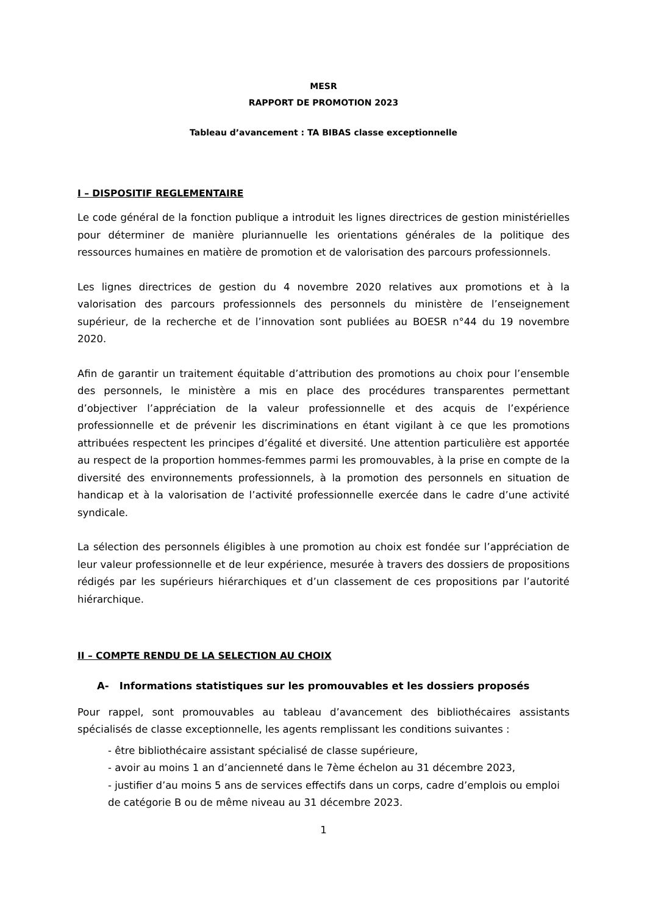MESR
RAPPORT DE PROMOTION 2023
Tableau d’avancement : TA BIBAS classe exceptionnelle
I – DISPOSITIF REGLEMENTAIRE
Le code général de la fonction publique a introduit les lignes directrices de gestion ministérielles pour déterminer de manière pluriannuelle les orientations générales de la politique des ressources humaines en matière de promotion et de valorisation des parcours professionnels.
Les lignes directrices de gestion du 4 novembre 2020 relatives aux promotions et à la valorisation des parcours professionnels des personnels du ministère de l’enseignement supérieur, de la recherche et de l’innovation sont publiées au BOESR n°44 du 19 novembre 2020.
Afin de garantir un traitement équitable d’attribution des promotions au choix pour l’ensemble des personnels, le ministère a mis en place des procédures transparentes permettant d’objectiver l’appréciation de la valeur professionnelle et des acquis de l’expérience professionnelle et de prévenir les discriminations en étant vigilant à ce que les promotions attribuées respectent les principes d’égalité et diversité. Une attention particulière est apportée au respect de la proportion hommes-femmes parmi les promouvables, à la prise en compte de la diversité des environnements professionnels, à la promotion des personnels en situation de handicap et à la valorisation de l’activité professionnelle exercée dans le cadre d’une activité syndicale.
La sélection des personnels éligibles à une promotion au choix est fondée sur l’appréciation de leur valeur professionnelle et de leur expérience, mesurée à travers des dossiers de propositions rédigés par les supérieurs hiérarchiques et d’un classement de ces propositions par l’autorité hiérarchique.
II – COMPTE RENDU DE LA SELECTION AU CHOIX
A- Informations statistiques sur les promouvables et les dossiers proposés
Pour rappel, sont promouvables au tableau d’avancement des bibliothécaires assistants spécialisés de classe exceptionnelle, les agents remplissant les conditions suivantes :
- être bibliothécaire assistant spécialisé de classe supérieure,
- avoir au moins 1 an d’ancienneté dans le 7ème échelon au 31 décembre 2023,
- justifier d’au moins 5 ans de services effectifs dans un corps, cadre d’emplois ou emploi de catégorie B ou de même niveau au 31 décembre 2023.
1